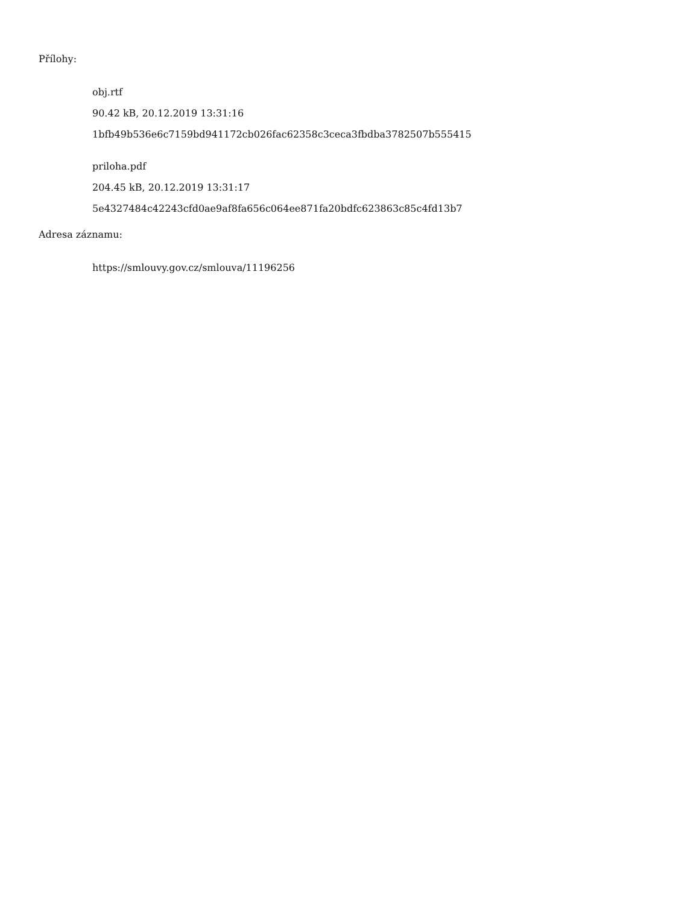Přílohy:
obj.rtf
90.42 kB, 20.12.2019 13:31:16
1bfb49b536e6c7159bd941172cb026fac62358c3ceca3fbdba3782507b555415
priloha.pdf
204.45 kB, 20.12.2019 13:31:17
5e4327484c42243cfd0ae9af8fa656c064ee871fa20bdfc623863c85c4fd13b7
Adresa záznamu:
https://smlouvy.gov.cz/smlouva/11196256